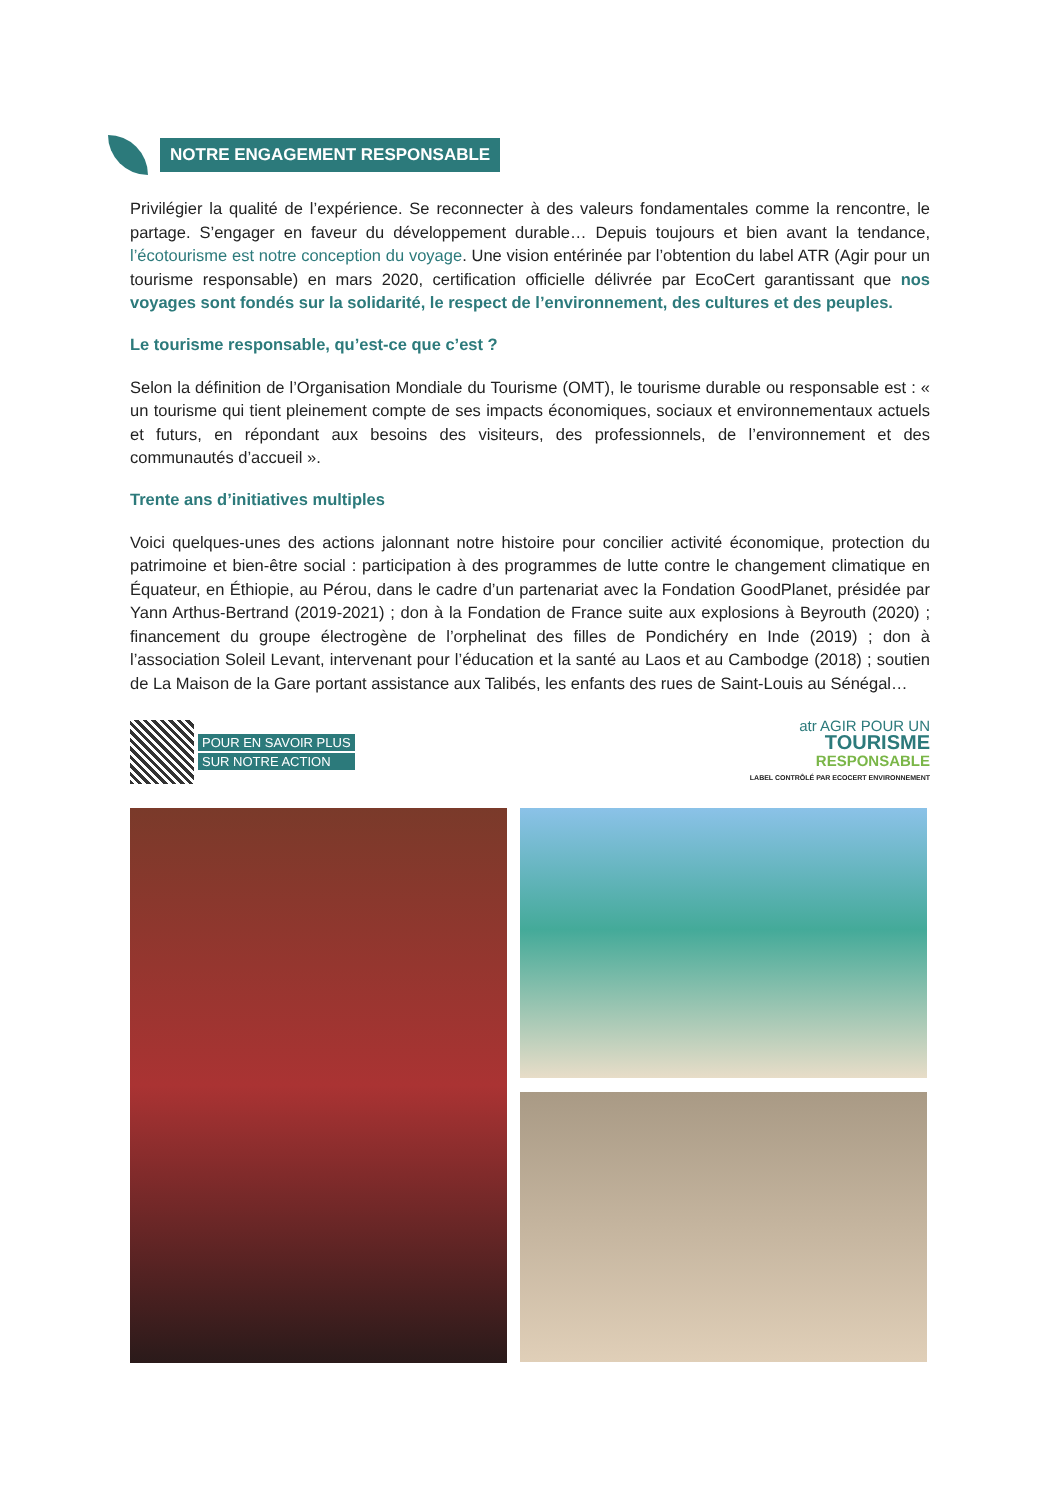NOTRE ENGAGEMENT RESPONSABLE
Privilégier la qualité de l’expérience. Se reconnecter à des valeurs fondamentales comme la rencontre, le partage. S’engager en faveur du développement durable… Depuis toujours et bien avant la tendance, l’écotourisme est notre conception du voyage. Une vision entérinée par l’obtention du label ATR (Agir pour un tourisme responsable) en mars 2020, certification officielle délivrée par EcoCert garantissant que nos voyages sont fondés sur la solidarité, le respect de l’environnement, des cultures et des peuples.
Le tourisme responsable, qu’est-ce que c’est ?
Selon la définition de l’Organisation Mondiale du Tourisme (OMT), le tourisme durable ou responsable est : « un tourisme qui tient pleinement compte de ses impacts économiques, sociaux et environnementaux actuels et futurs, en répondant aux besoins des visiteurs, des professionnels, de l’environnement et des communautés d’accueil ».
Trente ans d’initiatives multiples
Voici quelques-unes des actions jalonnant notre histoire pour concilier activité économique, protection du patrimoine et bien-être social : participation à des programmes de lutte contre le changement climatique en Équateur, en Éthiopie, au Pérou, dans le cadre d’un partenariat avec la Fondation GoodPlanet, présidée par Yann Arthus-Bertrand (2019-2021) ; don à la Fondation de France suite aux explosions à Beyrouth (2020) ; financement du groupe électrogène de l’orphelinat des filles de Pondichéry en Inde (2019) ; don à l’association Soleil Levant, intervenant pour l’éducation et la santé au Laos et au Cambodge (2018) ; soutien de La Maison de la Gare portant assistance aux Talibés, les enfants des rues de Saint-Louis au Sénégal…
POUR EN SAVOIR PLUS
SUR NOTRE ACTION
atr AGIR POUR UN
TOURISME
RESPONSABLE
LABEL CONTRÔLÉ PAR ECOCERT ENVIRONNEMENT